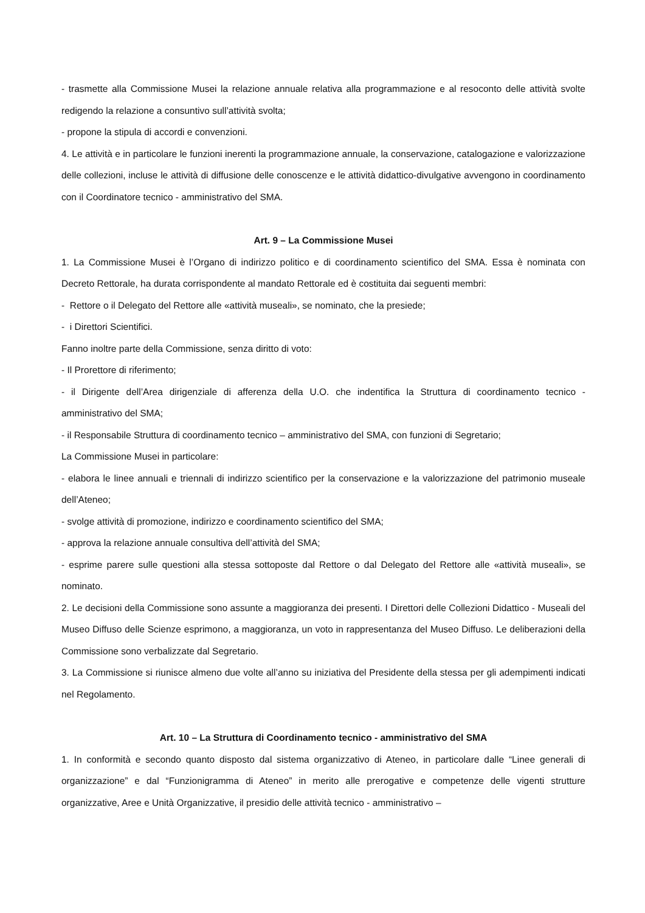- trasmette alla Commissione Musei la relazione annuale relativa alla programmazione e al resoconto delle attività svolte redigendo la relazione a consuntivo sull’attività svolta;
- propone la stipula di accordi e convenzioni.
4. Le attività e in particolare le funzioni inerenti la programmazione annuale, la conservazione, catalogazione e valorizzazione delle collezioni, incluse le attività di diffusione delle conoscenze e le attività didattico-divulgative avvengono in coordinamento con il Coordinatore tecnico - amministrativo del SMA.
Art. 9 – La Commissione Musei
1. La Commissione Musei è l’Organo di indirizzo politico e di coordinamento scientifico del SMA. Essa è nominata con Decreto Rettorale, ha durata corrispondente al mandato Rettorale ed è costituita dai seguenti membri:
- Rettore o il Delegato del Rettore alle «attività museali», se nominato, che la presiede;
- i Direttori Scientifici.
Fanno inoltre parte della Commissione, senza diritto di voto:
- Il Prorettore di riferimento;
- il Dirigente dell’Area dirigenziale di afferenza della U.O. che indentifica la Struttura di coordinamento tecnico - amministrativo del SMA;
- il Responsabile Struttura di coordinamento tecnico – amministrativo del SMA, con funzioni di Segretario;
La Commissione Musei in particolare:
- elabora le linee annuali e triennali di indirizzo scientifico per la conservazione e la valorizzazione del patrimonio museale dell’Ateneo;
- svolge attività di promozione, indirizzo e coordinamento scientifico del SMA;
- approva la relazione annuale consultiva dell’attività del SMA;
- esprime parere sulle questioni alla stessa sottoposte dal Rettore o dal Delegato del Rettore alle «attività museali», se nominato.
2. Le decisioni della Commissione sono assunte a maggioranza dei presenti. I Direttori delle Collezioni Didattico - Museali del Museo Diffuso delle Scienze esprimono, a maggioranza, un voto in rappresentanza del Museo Diffuso. Le deliberazioni della Commissione sono verbalizzate dal Segretario.
3. La Commissione si riunisce almeno due volte all’anno su iniziativa del Presidente della stessa per gli adempimenti indicati nel Regolamento.
Art. 10 – La Struttura di Coordinamento tecnico - amministrativo del SMA
1. In conformità e secondo quanto disposto dal sistema organizzativo di Ateneo, in particolare dalle “Linee generali di organizzazione” e dal “Funzionigramma di Ateneo” in merito alle prerogative e competenze delle vigenti strutture organizzative, Aree e Unità Organizzative, il presidio delle attività tecnico - amministrativo –